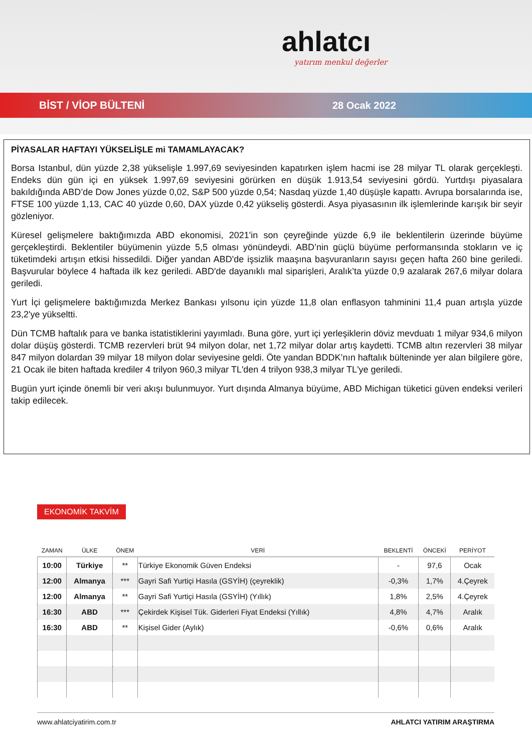ahlatcı
yatırım menkul değerler
BİST / VİOP BÜLTENİ 28 Ocak 2022
PİYASALAR HAFTAYI YÜKSELİŞLE mi TAMAMLAYACAK?
Borsa Istanbul, dün yüzde 2,38 yükselişle 1.997,69 seviyesinden kapatırken işlem hacmi ise 28 milyar TL olarak gerçekleşti. Endeks dün gün içi en yüksek 1.997,69 seviyesini görürken en düşük 1.913,54 seviyesini gördü. Yurtdışı piyasalara bakıldığında ABD’de Dow Jones yüzde 0,02, S&P 500 yüzde 0,54; Nasdaq yüzde 1,40 düşüşle kapattı. Avrupa borsalarında ise, FTSE 100 yüzde 1,13, CAC 40 yüzde 0,60, DAX yüzde 0,42 yükseliş gösterdi. Asya piyasasının ilk işlemlerinde karışık bir seyir gözleniyor.
Küresel gelişmelere baktığımızda ABD ekonomisi, 2021'in son çeyreğinde yüzde 6,9 ile beklentilerin üzerinde büyüme gerçekleştirdi. Beklentiler büyümenin yüzde 5,5 olması yönündeydi. ABD’nin güçlü büyüme performansında stokların ve iç tüketimdeki artışın etkisi hissedildi. Diğer yandan ABD'de işsizlik maaşına başvuranların sayısı geçen hafta 260 bine geriledi. Başvurular böylece 4 haftada ilk kez geriledi. ABD'de dayanıklı mal siparişleri, Aralık’ta yüzde 0,9 azalarak 267,6 milyar dolara geriledi.
Yurt İçi gelişmelere baktığımızda Merkez Bankası yılsonu için yüzde 11,8 olan enflasyon tahminini 11,4 puan artışla yüzde 23,2'ye yükseltti.
Dün TCMB haftalık para ve banka istatistiklerini yayımladı. Buna göre, yurt içi yerleşiklerin döviz mevduatı 1 milyar 934,6 milyon dolar düşüş gösterdi. TCMB rezervleri brüt 94 milyon dolar, net 1,72 milyar dolar artış kaydetti. TCMB altın rezervleri 38 milyar 847 milyon dolardan 39 milyar 18 milyon dolar seviyesine geldi. Öte yandan BDDK’nın haftalık bülteninde yer alan bilgilere göre, 21 Ocak ile biten haftada krediler 4 trilyon 960,3 milyar TL'den 4 trilyon 938,3 milyar TL'ye geriledi.
Bugün yurt içinde önemli bir veri akışı bulunmuyor. Yurt dışında Almanya büyüme, ABD Michigan tüketici güven endeksi verileri takip edilecek.
EKONOMİK TAKVİM
| ZAMAN | ÜLKE | ÖNEM | VERİ | BEKLENTİ | ÖNCEKİ | PERİYOT |
| --- | --- | --- | --- | --- | --- | --- |
| 10:00 | Türkiye | ** | Türkiye Ekonomik Güven Endeksi | - | 97,6 | Ocak |
| 12:00 | Almanya | *** | Gayri Safi Yurtiçi Hasıla (GSYİH) (çeyreklik) | -0,3% | 1,7% | 4.Çeyrek |
| 12:00 | Almanya | ** | Gayri Safi Yurtiçi Hasıla (GSYİH) (Yıllık) | 1,8% | 2,5% | 4.Çeyrek |
| 16:30 | ABD | *** | Çekirdek Kişisel Tük. Giderleri Fiyat Endeksi (Yıllık) | 4,8% | 4,7% | Aralık |
| 16:30 | ABD | ** | Kişisel Gider (Aylık) | -0,6% | 0,6% | Aralık |
www.ahlatciyatirim.com.tr AHLATCI YATIRIM ARAŞTIRMA